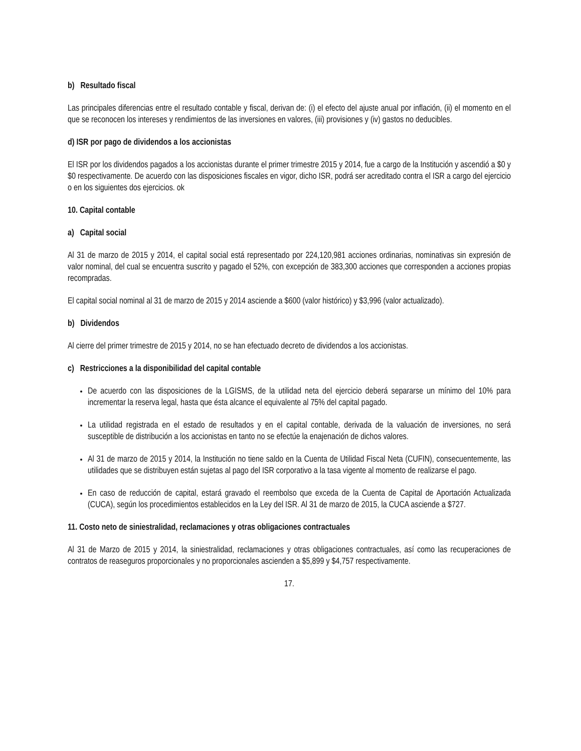b) Resultado fiscal
Las principales diferencias entre el resultado contable y fiscal, derivan de: (i) el efecto del ajuste anual por inflación, (ii) el momento en el que se reconocen los intereses y rendimientos de las inversiones en valores, (iii) provisiones y (iv) gastos no deducibles.
d) ISR por pago de dividendos a los accionistas
El ISR por los dividendos pagados a los accionistas durante el primer trimestre 2015 y 2014, fue a cargo de la Institución y ascendió a $0 y $0 respectivamente. De acuerdo con las disposiciones fiscales en vigor, dicho ISR, podrá ser acreditado contra el ISR a cargo del ejercicio o en los siguientes dos ejercicios. ok
10. Capital contable
a) Capital social
Al 31 de marzo de 2015 y 2014, el capital social está representado por 224,120,981 acciones ordinarias, nominativas sin expresión de valor nominal, del cual se encuentra suscrito y pagado el 52%, con excepción de 383,300 acciones que corresponden a acciones propias recompradas.
El capital social nominal al 31 de marzo de 2015 y 2014 asciende a $600 (valor histórico) y $3,996 (valor actualizado).
b) Dividendos
Al cierre del primer trimestre de 2015 y 2014, no se han efectuado decreto de dividendos a los accionistas.
c) Restricciones a la disponibilidad del capital contable
De acuerdo con las disposiciones de la LGISMS, de la utilidad neta del ejercicio deberá separarse un mínimo del 10% para incrementar la reserva legal, hasta que ésta alcance el equivalente al 75% del capital pagado.
La utilidad registrada en el estado de resultados y en el capital contable, derivada de la valuación de inversiones, no será susceptible de distribución a los accionistas en tanto no se efectúe la enajenación de dichos valores.
Al 31 de marzo de 2015 y 2014, la Institución no tiene saldo en la Cuenta de Utilidad Fiscal Neta (CUFIN), consecuentemente, las utilidades que se distribuyen están sujetas al pago del ISR corporativo a la tasa vigente al momento de realizarse el pago.
En caso de reducción de capital, estará gravado el reembolso que exceda de la Cuenta de Capital de Aportación Actualizada (CUCA), según los procedimientos establecidos en la Ley del ISR. Al 31 de marzo de 2015, la CUCA asciende a $727.
11. Costo neto de siniestralidad, reclamaciones y otras obligaciones contractuales
Al 31 de Marzo de 2015 y 2014, la siniestralidad, reclamaciones y otras obligaciones contractuales, así como las recuperaciones de contratos de reaseguros proporcionales y no proporcionales ascienden a $5,899 y $4,757 respectivamente.
17.